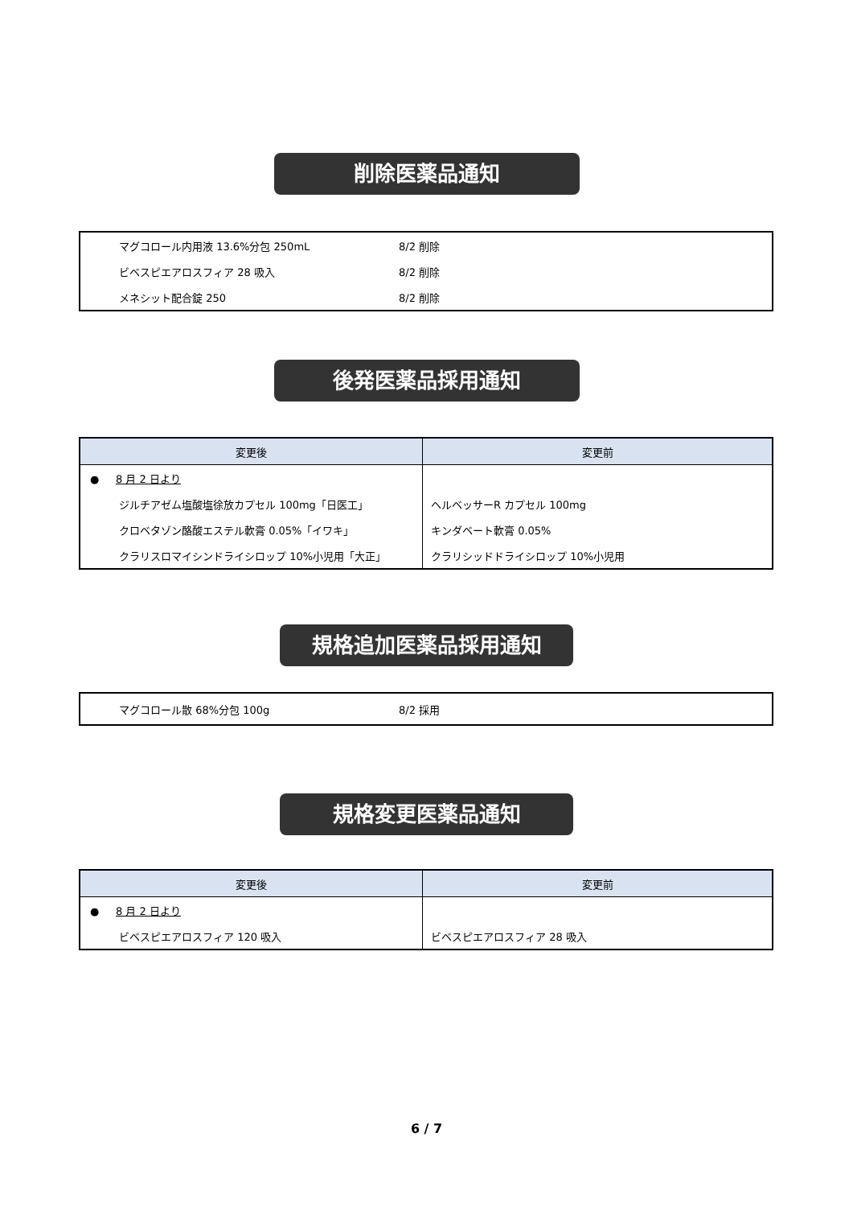削除医薬品通知
| マグコロール内用液 13.6%分包 250mL | 8/2 削除 |
| ビベスピエアロスフィア 28 吸入 | 8/2 削除 |
| メネシット配合錠 250 | 8/2 削除 |
後発医薬品採用通知
| 変更後 | 変更前 |
| --- | --- |
| ● 8 月 2 日より | |
| ジルチアゼム塩酸塩徐放カプセル 100mg「日医工」 | ヘルベッサーR カプセル 100mg |
| クロベタゾン酪酸エステル軟膏 0.05%「イワキ」 | キンダベート軟膏 0.05% |
| クラリスロマイシンドライシロップ 10%小児用「大正」 | クラリシッドドライシロップ 10%小児用 |
規格追加医薬品採用通知
| マグコロール散 68%分包 100g | 8/2 採用 |
規格変更医薬品通知
| 変更後 | 変更前 |
| --- | --- |
| ● 8 月 2 日より | |
| ビベスピエアロスフィア 120 吸入 | ビベスピエアロスフィア 28 吸入 |
6 / 7